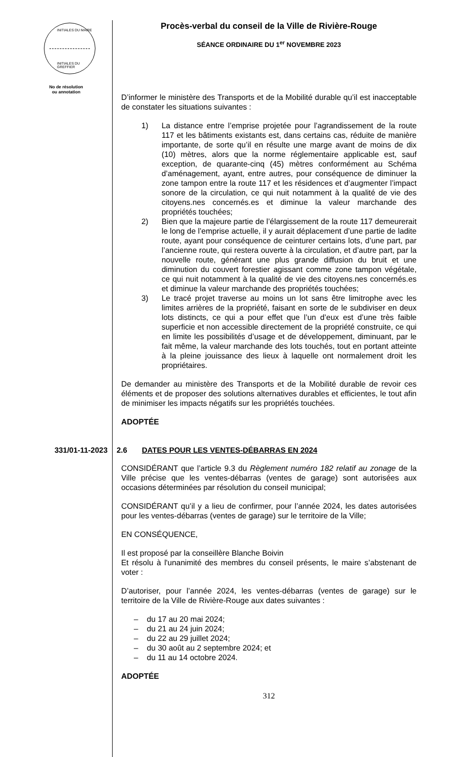INITIALES DU MAIRE
INITIALES DU GREFFIER
No de résolution
ou annotation
Procès-verbal du conseil de la Ville de Rivière-Rouge
SÉANCE ORDINAIRE DU 1<sup>er</sup> NOVEMBRE 2023
D’informer le ministère des Transports et de la Mobilité durable qu’il est inacceptable de constater les situations suivantes :
1) La distance entre l’emprise projetée pour l’agrandissement de la route 117 et les bâtiments existants est, dans certains cas, réduite de manière importante, de sorte qu’il en résulte une marge avant de moins de dix (10) mètres, alors que la norme réglementaire applicable est, sauf exception, de quarante-cinq (45) mètres conformément au Schéma d’aménagement, ayant, entre autres, pour conséquence de diminuer la zone tampon entre la route 117 et les résidences et d’augmenter l’impact sonore de la circulation, ce qui nuit notamment à la qualité de vie des citoyens.nes concernés.es et diminue la valeur marchande des propriétés touchées;
2) Bien que la majeure partie de l’élargissement de la route 117 demeurerait le long de l’emprise actuelle, il y aurait déplacement d’une partie de ladite route, ayant pour conséquence de ceinturer certains lots, d’une part, par l’ancienne route, qui restera ouverte à la circulation, et d’autre part, par la nouvelle route, générant une plus grande diffusion du bruit et une diminution du couvert forestier agissant comme zone tampon végétale, ce qui nuit notamment à la qualité de vie des citoyens.nes concernés.es et diminue la valeur marchande des propriétés touchées;
3) Le tracé projet traverse au moins un lot sans être limitrophe avec les limites arrières de la propriété, faisant en sorte de le subdiviser en deux lots distincts, ce qui a pour effet que l’un d’eux est d’une très faible superficie et non accessible directement de la propriété construite, ce qui en limite les possibilités d’usage et de développement, diminuant, par le fait même, la valeur marchande des lots touchés, tout en portant atteinte à la pleine jouissance des lieux à laquelle ont normalement droit les propriétaires.
De demander au ministère des Transports et de la Mobilité durable de revoir ces éléments et de proposer des solutions alternatives durables et efficientes, le tout afin de minimiser les impacts négatifs sur les propriétés touchées.
ADOPTÉE
331/01-11-2023 2.6 DATES POUR LES VENTES-DÉBARRAS EN 2024
CONSIDÉRANT que l’article 9.3 du Règlement numéro 182 relatif au zonage de la Ville précise que les ventes-débarras (ventes de garage) sont autorisées aux occasions déterminées par résolution du conseil municipal;
CONSIDÉRANT qu’il y a lieu de confirmer, pour l’année 2024, les dates autorisées pour les ventes-débarras (ventes de garage) sur le territoire de la Ville;
EN CONSÉQUENCE,
Il est proposé par la conseillère Blanche Boivin
Et résolu à l'unanimité des membres du conseil présents, le maire s’abstenant de voter :
D’autoriser, pour l’année 2024, les ventes-débarras (ventes de garage) sur le territoire de la Ville de Rivière-Rouge aux dates suivantes :
– du 17 au 20 mai 2024;
– du 21 au 24 juin 2024;
– du 22 au 29 juillet 2024;
– du 30 août au 2 septembre 2024; et
– du 11 au 14 octobre 2024.
ADOPTÉE
312